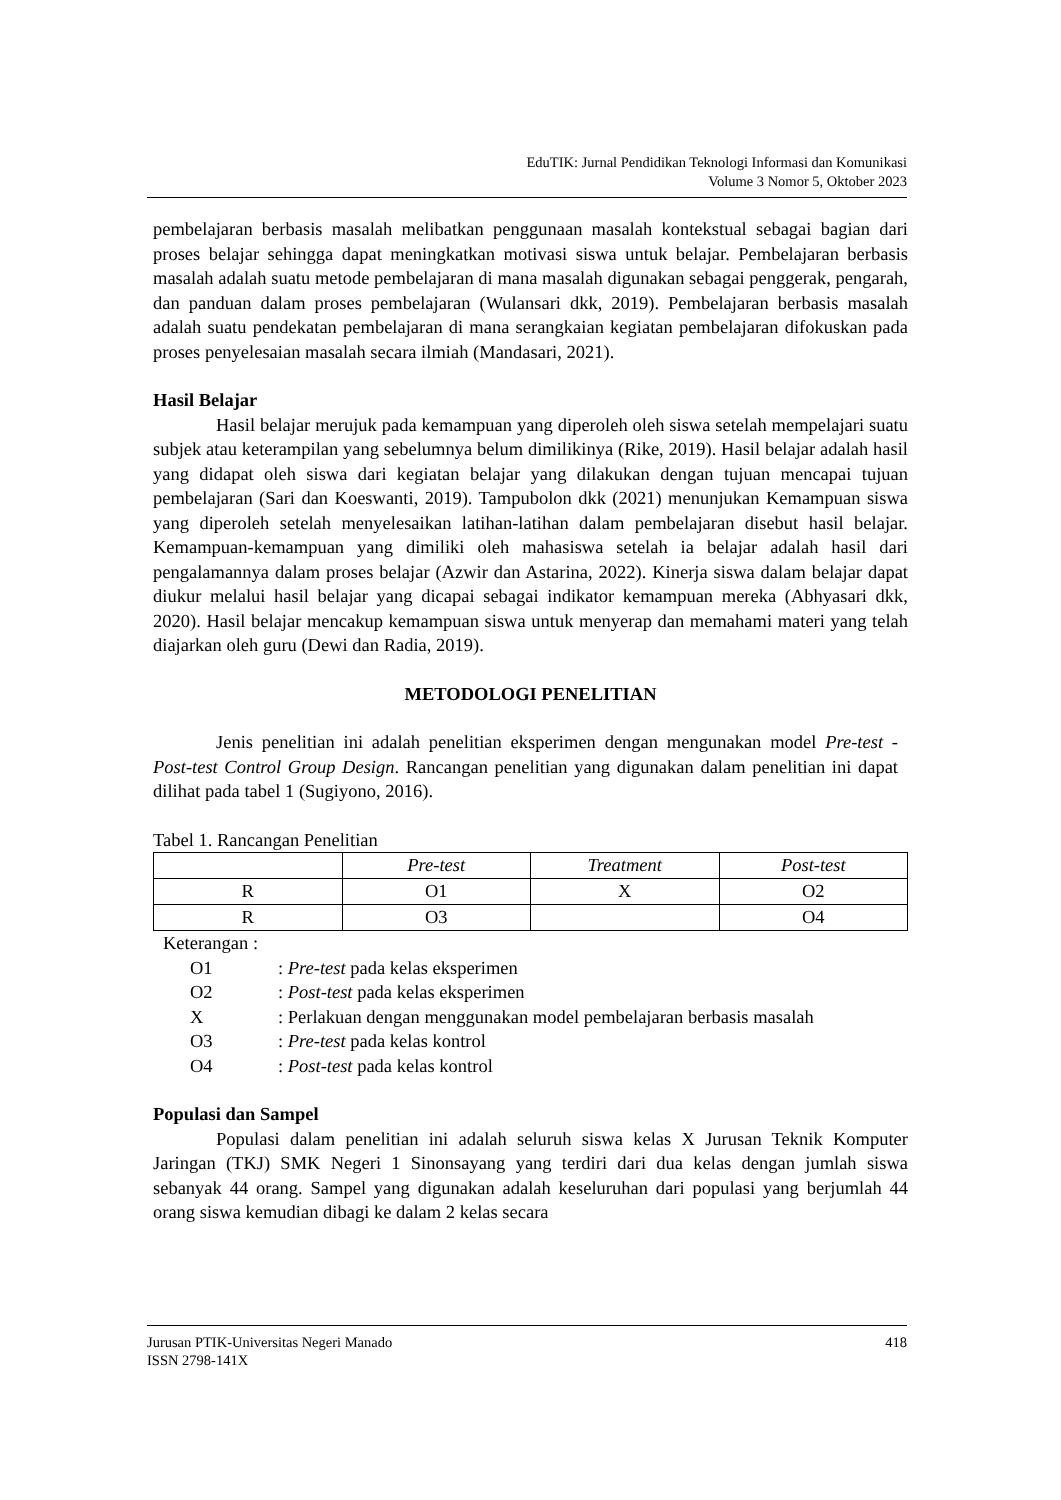EduTIK: Jurnal Pendidikan Teknologi Informasi dan Komunikasi
Volume 3 Nomor 5, Oktober 2023
pembelajaran berbasis masalah melibatkan penggunaan masalah kontekstual sebagai bagian dari proses belajar sehingga dapat meningkatkan motivasi siswa untuk belajar. Pembelajaran berbasis masalah adalah suatu metode pembelajaran di mana masalah digunakan sebagai penggerak, pengarah, dan panduan dalam proses pembelajaran (Wulansari dkk, 2019). Pembelajaran berbasis masalah adalah suatu pendekatan pembelajaran di mana serangkaian kegiatan pembelajaran difokuskan pada proses penyelesaian masalah secara ilmiah (Mandasari, 2021).
Hasil Belajar
Hasil belajar merujuk pada kemampuan yang diperoleh oleh siswa setelah mempelajari suatu subjek atau keterampilan yang sebelumnya belum dimilikinya (Rike, 2019). Hasil belajar adalah hasil yang didapat oleh siswa dari kegiatan belajar yang dilakukan dengan tujuan mencapai tujuan pembelajaran (Sari dan Koeswanti, 2019). Tampubolon dkk (2021) menunjukan Kemampuan siswa yang diperoleh setelah menyelesaikan latihan-latihan dalam pembelajaran disebut hasil belajar. Kemampuan-kemampuan yang dimiliki oleh mahasiswa setelah ia belajar adalah hasil dari pengalamannya dalam proses belajar (Azwir dan Astarina, 2022). Kinerja siswa dalam belajar dapat diukur melalui hasil belajar yang dicapai sebagai indikator kemampuan mereka (Abhyasari dkk, 2020). Hasil belajar mencakup kemampuan siswa untuk menyerap dan memahami materi yang telah diajarkan oleh guru (Dewi dan Radia, 2019).
METODOLOGI PENELITIAN
Jenis penelitian ini adalah penelitian eksperimen dengan mengunakan model Pre-test - Post-test Control Group Design. Rancangan penelitian yang digunakan dalam penelitian ini dapat dilihat pada tabel 1 (Sugiyono, 2016).
Tabel 1. Rancangan Penelitian
| | Pre-test | Treatment | Post-test |
| R | O1 | X | O2 |
| R | O3 | | O4 |
Keterangan :
O1: Pre-test pada kelas eksperimen
O2: Post-test pada kelas eksperimen
X: Perlakuan dengan menggunakan model pembelajaran berbasis masalah
O3: Pre-test pada kelas kontrol
O4: Post-test pada kelas kontrol
Populasi dan Sampel
Populasi dalam penelitian ini adalah seluruh siswa kelas X Jurusan Teknik Komputer Jaringan (TKJ) SMK Negeri 1 Sinonsayang yang terdiri dari dua kelas dengan jumlah siswa sebanyak 44 orang. Sampel yang digunakan adalah keseluruhan dari populasi yang berjumlah 44 orang siswa kemudian dibagi ke dalam 2 kelas secara
Jurusan PTIK-Universitas Negeri Manado 418
ISSN 2798-141X